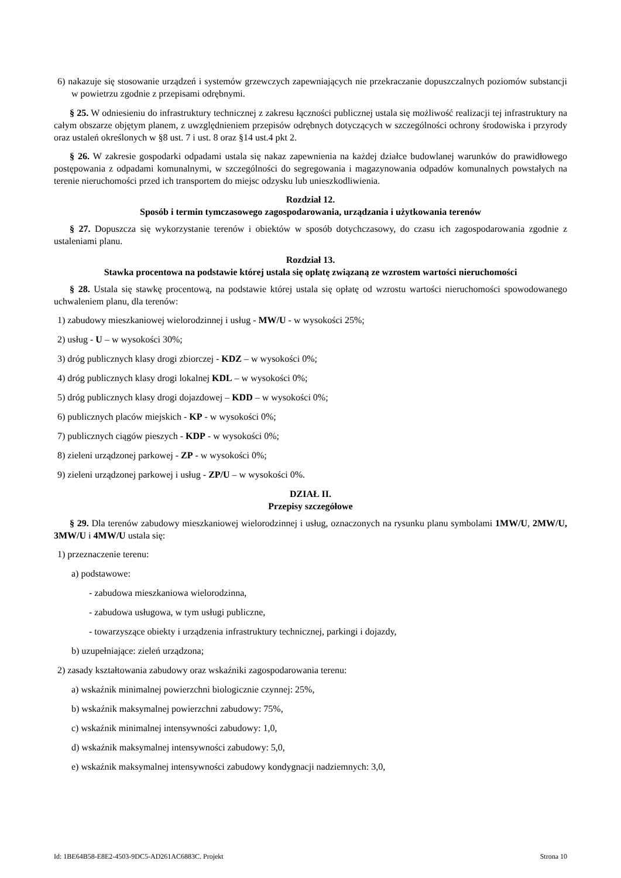6) nakazuje się stosowanie urządzeń i systemów grzewczych zapewniających nie przekraczanie dopuszczalnych poziomów substancji w powietrzu zgodnie z przepisami odrębnymi.
§ 25. W odniesieniu do infrastruktury technicznej z zakresu łączności publicznej ustala się możliwość realizacji tej infrastruktury na całym obszarze objętym planem, z uwzględnieniem przepisów odrębnych dotyczących w szczególności ochrony środowiska i przyrody oraz ustaleń określonych w §8 ust. 7 i ust. 8 oraz §14 ust.4 pkt 2.
§ 26. W zakresie gospodarki odpadami ustala się nakaz zapewnienia na każdej działce budowlanej warunków do prawidłowego postępowania z odpadami komunalnymi, w szczególności do segregowania i magazynowania odpadów komunalnych powstałych na terenie nieruchomości przed ich transportem do miejsc odzysku lub unieszkodliwienia.
Rozdział 12.
Sposób i termin tymczasowego zagospodarowania, urządzania i użytkowania terenów
§ 27. Dopuszcza się wykorzystanie terenów i obiektów w sposób dotychczasowy, do czasu ich zagospodarowania zgodnie z ustaleniami planu.
Rozdział 13.
Stawka procentowa na podstawie której ustala się opłatę związaną ze wzrostem wartości nieruchomości
§ 28. Ustala się stawkę procentową, na podstawie której ustala się opłatę od wzrostu wartości nieruchomości spowodowanego uchwaleniem planu, dla terenów:
1) zabudowy mieszkaniowej wielorodzinnej i usług - MW/U - w wysokości 25%;
2) usług - U – w wysokości 30%;
3) dróg publicznych klasy drogi zbiorczej - KDZ – w wysokości 0%;
4) dróg publicznych klasy drogi lokalnej KDL – w wysokości 0%;
5) dróg publicznych klasy drogi dojazdowej – KDD – w wysokości 0%;
6) publicznych placów miejskich - KP - w wysokości 0%;
7) publicznych ciągów pieszych - KDP - w wysokości 0%;
8) zieleni urządzonej parkowej - ZP - w wysokości 0%;
9) zieleni urządzonej parkowej i usług - ZP/U – w wysokości 0%.
DZIAŁ II.
Przepisy szczegółowe
§ 29. Dla terenów zabudowy mieszkaniowej wielorodzinnej i usług, oznaczonych na rysunku planu symbolami 1MW/U, 2MW/U, 3MW/U i 4MW/U ustala się:
1) przeznaczenie terenu:
a) podstawowe:
- zabudowa mieszkaniowa wielorodzinna,
- zabudowa usługowa, w tym usługi publiczne,
- towarzyszące obiekty i urządzenia infrastruktury technicznej, parkingi i dojazdy,
b) uzupełniające: zieleń urządzona;
2) zasady kształtowania zabudowy oraz wskaźniki zagospodarowania terenu:
a) wskaźnik minimalnej powierzchni biologicznie czynnej: 25%,
b) wskaźnik maksymalnej powierzchni zabudowy: 75%,
c) wskaźnik minimalnej intensywności zabudowy: 1,0,
d) wskaźnik maksymalnej intensywności zabudowy: 5,0,
e) wskaźnik maksymalnej intensywności zabudowy kondygnacji nadziemnych: 3,0,
Id: 1BE64B58-E8E2-4503-9DC5-AD261AC6883C. Projekt Strona 10